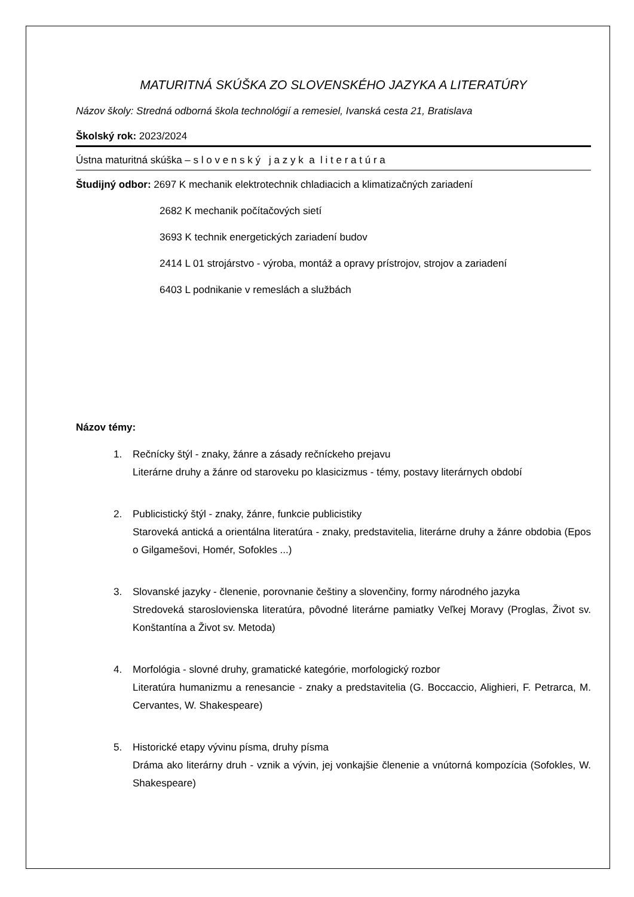MATURITNÁ SKÚŠKA ZO SLOVENSKÉHO JAZYKA A LITERATÚRY
Názov školy: Stredná odborná škola technológií a remesiel, Ivanská cesta 21, Bratislava
Školský rok: 2023/2024
Ústna maturitná skúška – s l o v e n s k ý j a z y k a l i t e r a t ú r a
Študijný odbor: 2697 K mechanik elektrotechnik chladiacich a klimatizačných zariadení
2682 K mechanik počítačových sietí
3693 K technik energetických zariadení budov
2414 L 01 strojárstvo - výroba, montáž a opravy prístrojov, strojov a zariadení
6403 L podnikanie v remeslách a službách
Názov témy:
1. Rečnícky štýl - znaky, žánre a zásady rečníckeho prejavu
Literárne druhy a žánre od staroveku po klasicizmus - témy, postavy literárnych období
2. Publicistický štýl - znaky, žánre, funkcie publicistiky
Staroveká antická a orientálna literatúra - znaky, predstavitelia, literárne druhy a žánre obdobia (Epos o Gilgamešovi, Homér, Sofokles ...)
3. Slovanské jazyky - členenie, porovnanie češtiny a slovenčiny, formy národného jazyka
Stredoveká staroslovienska literatúra, pôvodné literárne pamiatky Veľkej Moravy (Proglas, Život sv. Konštantína a Život sv. Metoda)
4. Morfológia - slovné druhy, gramatické kategórie, morfologický rozbor
Literatúra humanizmu a renesancie - znaky a predstavitelia (G. Boccaccio, Alighieri, F. Petrarca, M. Cervantes, W. Shakespeare)
5. Historické etapy vývinu písma, druhy písma
Dráma ako literárny druh - vznik a vývin, jej vonkajšie členenie a vnútorná kompozícia (Sofokles, W. Shakespeare)